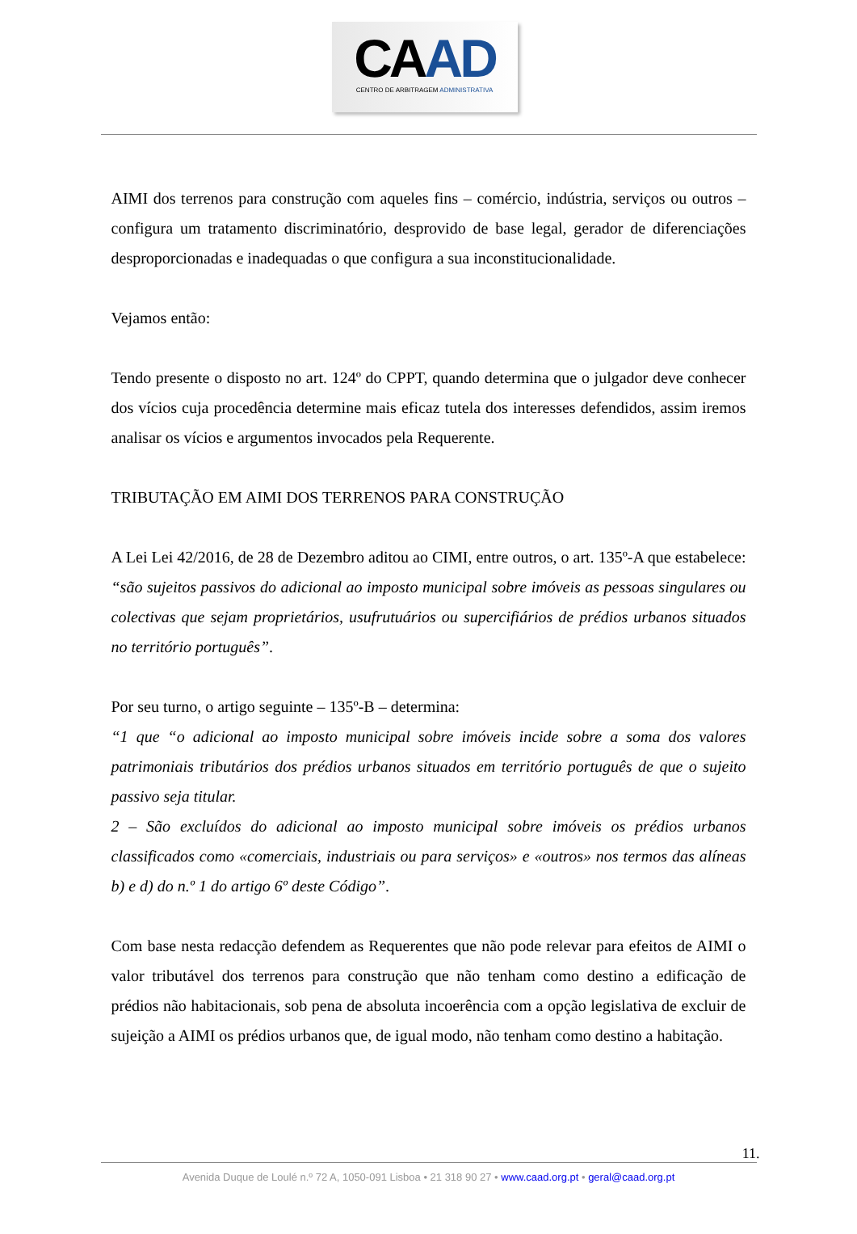CAAD
CENTRO DE ARBITRAGEM ADMINISTRATIVA
AIMI dos terrenos para construção com aqueles fins – comércio, indústria, serviços ou outros – configura um tratamento discriminatório, desprovido de base legal, gerador de diferenciações desproporcionadas e inadequadas o que configura a sua inconstitucionalidade.
Vejamos então:
Tendo presente o disposto no art. 124º do CPPT, quando determina que o julgador deve conhecer dos vícios cuja procedência determine mais eficaz tutela dos interesses defendidos, assim iremos analisar os vícios e argumentos invocados pela Requerente.
TRIBUTAÇÃO EM AIMI DOS TERRENOS PARA CONSTRUÇÃO
A Lei Lei 42/2016, de 28 de Dezembro aditou ao CIMI, entre outros, o art. 135º-A que estabelece: “são sujeitos passivos do adicional ao imposto municipal sobre imóveis as pessoas singulares ou colectivas que sejam proprietários, usufrutuários ou supercifiários de prédios urbanos situados no território português”.
Por seu turno, o artigo seguinte – 135º-B – determina:
“1 que “o adicional ao imposto municipal sobre imóveis incide sobre a soma dos valores patrimoniais tributários dos prédios urbanos situados em território português de que o sujeito passivo seja titular.
2 – São excluídos do adicional ao imposto municipal sobre imóveis os prédios urbanos classificados como «comerciais, industriais ou para serviços» e «outros» nos termos das alíneas b) e d) do n.º 1 do artigo 6º deste Código”.
Com base nesta redacção defendem as Requerentes que não pode relevar para efeitos de AIMI o valor tributável dos terrenos para construção que não tenham como destino a edificação de prédios não habitacionais, sob pena de absoluta incoerência com a opção legislativa de excluir de sujeição a AIMI os prédios urbanos que, de igual modo, não tenham como destino a habitação.
11.
Avenida Duque de Loulé n.º 72 A, 1050-091 Lisboa • 21 318 90 27 • www.caad.org.pt • geral@caad.org.pt